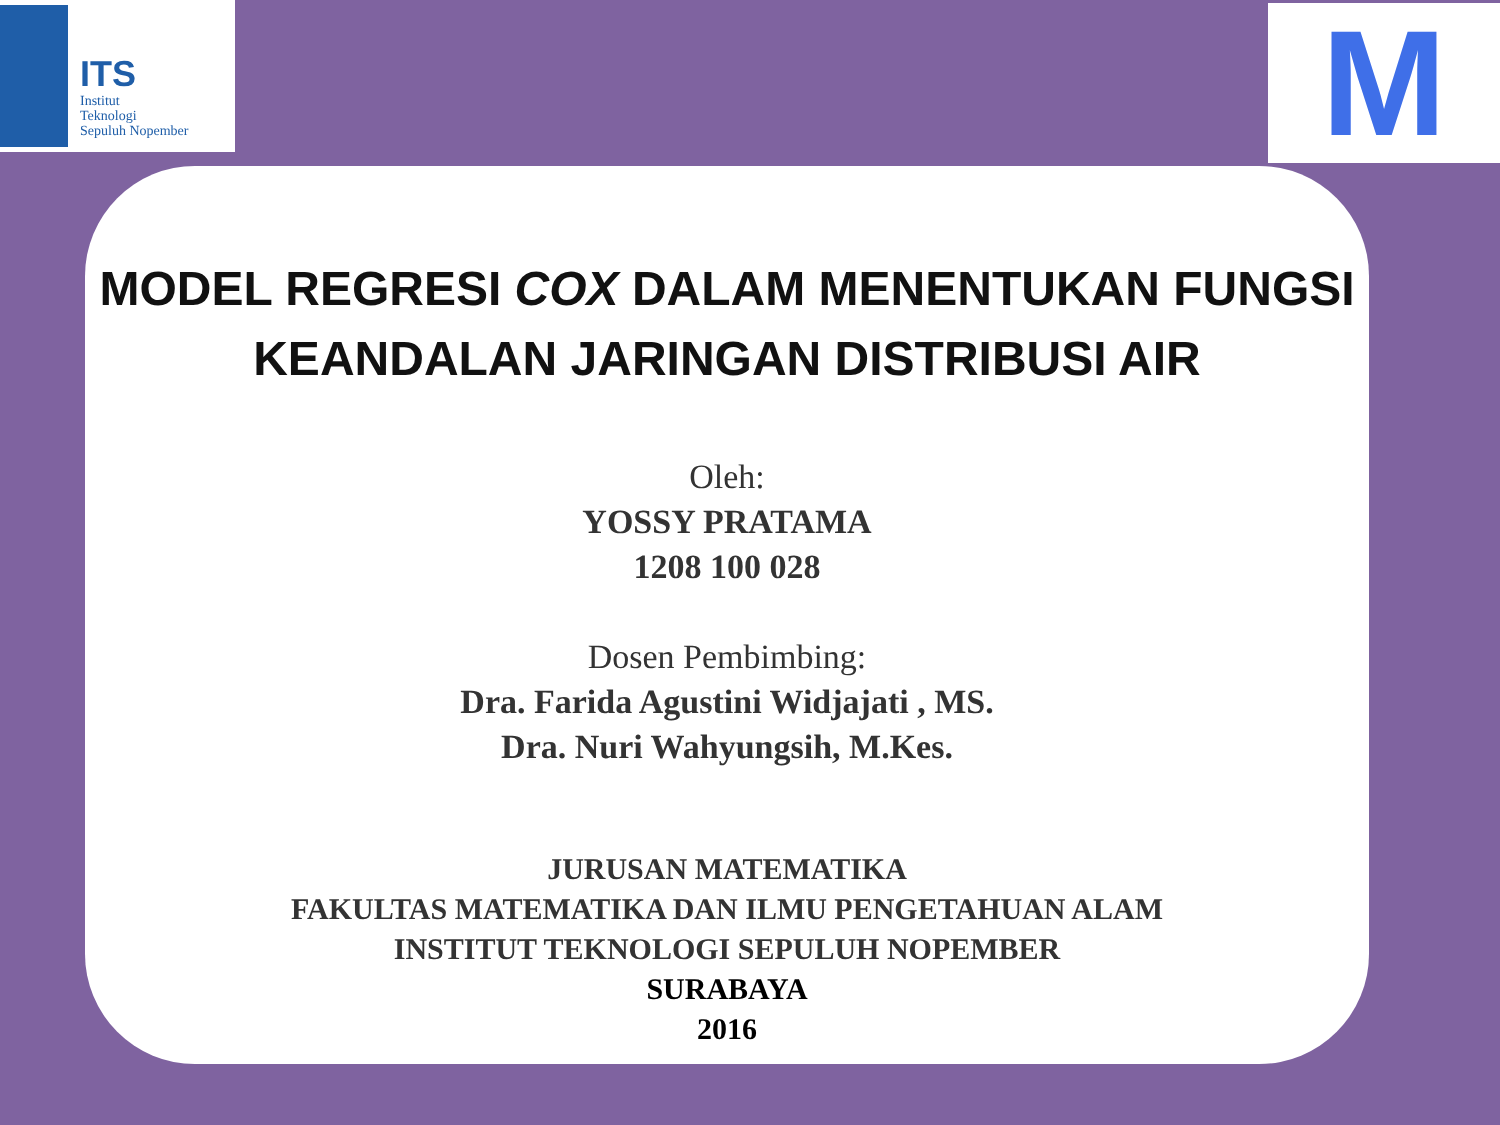ITS
Institut
Teknologi
Sepuluh Nopember
M
MODEL REGRESI COX DALAM MENENTUKAN FUNGSI
KEANDALAN JARINGAN DISTRIBUSI AIR
Oleh:
YOSSY PRATAMA
1208 100 028
Dosen Pembimbing:
Dra. Farida Agustini Widjajati , MS.
Dra. Nuri Wahyungsih, M.Kes.
JURUSAN MATEMATIKA
FAKULTAS MATEMATIKA DAN ILMU PENGETAHUAN ALAM
INSTITUT TEKNOLOGI SEPULUH NOPEMBER
SURABAYA
2016